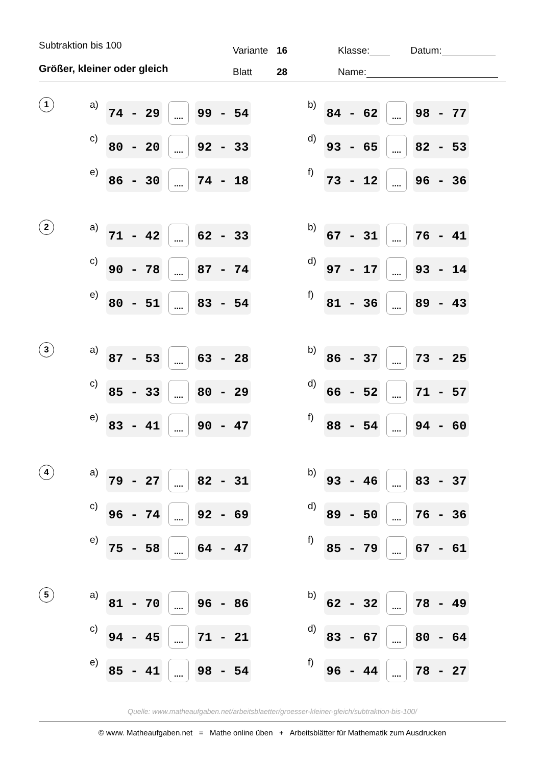Subtraktion bis 100 Variante 16 Klasse: Datum:
Größer, kleiner oder gleich Blatt 28 Name:
1
a) 74 - 29
....
99 - 54
b) 84 - 62
....
98 - 77
c) 80 - 20
....
92 - 33
d) 93 - 65
....
82 - 53
e) 86 - 30
....
74 - 18
f) 73 - 12
....
96 - 36
2
a) 71 - 42
....
62 - 33
b) 67 - 31
....
76 - 41
c) 90 - 78
....
87 - 74
d) 97 - 17
....
93 - 14
e) 80 - 51
....
83 - 54
f) 81 - 36
....
89 - 43
3
a) 87 - 53
....
63 - 28
b) 86 - 37
....
73 - 25
c) 85 - 33
....
80 - 29
d) 66 - 52
....
71 - 57
e) 83 - 41
....
90 - 47
f) 88 - 54
....
94 - 60
4
a) 79 - 27
....
82 - 31
b) 93 - 46
....
83 - 37
c) 96 - 74
....
92 - 69
d) 89 - 50
....
76 - 36
e) 75 - 58
....
64 - 47
f) 85 - 79
....
67 - 61
5
a) 81 - 70
....
96 - 86
b) 62 - 32
....
78 - 49
c) 94 - 45
....
71 - 21
d) 83 - 67
....
80 - 64
e) 85 - 41
....
98 - 54
f) 96 - 44
....
78 - 27
Quelle: www.matheaufgaben.net/arbeitsblaetter/groesser-kleiner-gleich/subtraktion-bis-100/
© www. Matheaufgaben.net = Mathe online üben + Arbeitsblätter für Mathematik zum Ausdrucken